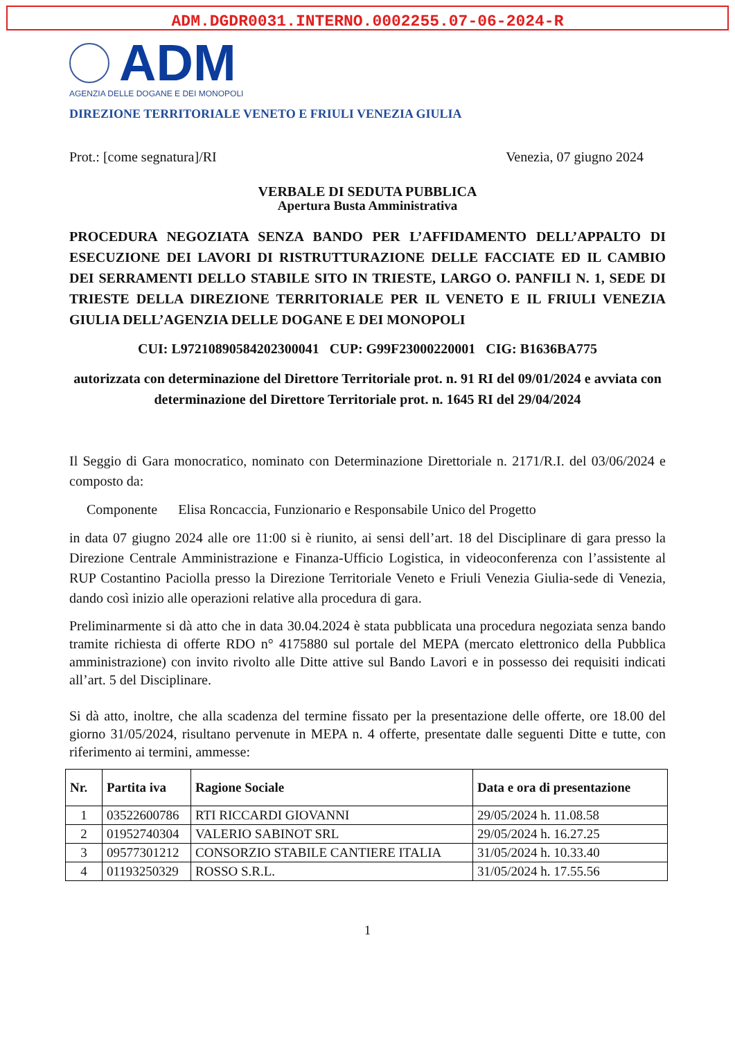ADM.DGDR0031.INTERNO.0002255.07-06-2024-R
ADM
AGENZIA DELLE DOGANE E DEI MONOPOLI
DIREZIONE TERRITORIALE VENETO E FRIULI VENEZIA GIULIA
Prot.: [come segnatura]/RI Venezia, 07 giugno 2024
VERBALE DI SEDUTA PUBBLICA
Apertura Busta Amministrativa
PROCEDURA NEGOZIATA SENZA BANDO PER L’AFFIDAMENTO DELL’APPALTO DI ESECUZIONE DEI LAVORI DI RISTRUTTURAZIONE DELLE FACCIATE ED IL CAMBIO DEI SERRAMENTI DELLO STABILE SITO IN TRIESTE, LARGO O. PANFILI N. 1, SEDE DI TRIESTE DELLA DIREZIONE TERRITORIALE PER IL VENETO E IL FRIULI VENEZIA GIULIA DELL’AGENZIA DELLE DOGANE E DEI MONOPOLI
CUI: L97210890584202300041 CUP: G99F23000220001 CIG: B1636BA775
autorizzata con determinazione del Direttore Territoriale prot. n. 91 RI del 09/01/2024 e avviata con determinazione del Direttore Territoriale prot. n. 1645 RI del 29/04/2024
Il Seggio di Gara monocratico, nominato con Determinazione Direttoriale n. 2171/R.I. del 03/06/2024 e composto da:
Componente Elisa Roncaccia, Funzionario e Responsabile Unico del Progetto
in data 07 giugno 2024 alle ore 11:00 si è riunito, ai sensi dell’art. 18 del Disciplinare di gara presso la Direzione Centrale Amministrazione e Finanza-Ufficio Logistica, in videoconferenza con l’assistente al RUP Costantino Paciolla presso la Direzione Territoriale Veneto e Friuli Venezia Giulia-sede di Venezia, dando così inizio alle operazioni relative alla procedura di gara.
Preliminarmente si dà atto che in data 30.04.2024 è stata pubblicata una procedura negoziata senza bando tramite richiesta di offerte RDO n° 4175880 sul portale del MEPA (mercato elettronico della Pubblica amministrazione) con invito rivolto alle Ditte attive sul Bando Lavori e in possesso dei requisiti indicati all’art. 5 del Disciplinare.
Si dà atto, inoltre, che alla scadenza del termine fissato per la presentazione delle offerte, ore 18.00 del giorno 31/05/2024, risultano pervenute in MEPA n. 4 offerte, presentate dalle seguenti Ditte e tutte, con riferimento ai termini, ammesse:
| Nr. | Partita iva | Ragione Sociale | Data e ora di presentazione |
| --- | --- | --- | --- |
| 1 | 03522600786 | RTI RICCARDI GIOVANNI | 29/05/2024 h. 11.08.58 |
| 2 | 01952740304 | VALERIO SABINOT SRL | 29/05/2024 h. 16.27.25 |
| 3 | 09577301212 | CONSORZIO STABILE CANTIERE ITALIA | 31/05/2024 h. 10.33.40 |
| 4 | 01193250329 | ROSSO S.R.L. | 31/05/2024 h. 17.55.56 |
1